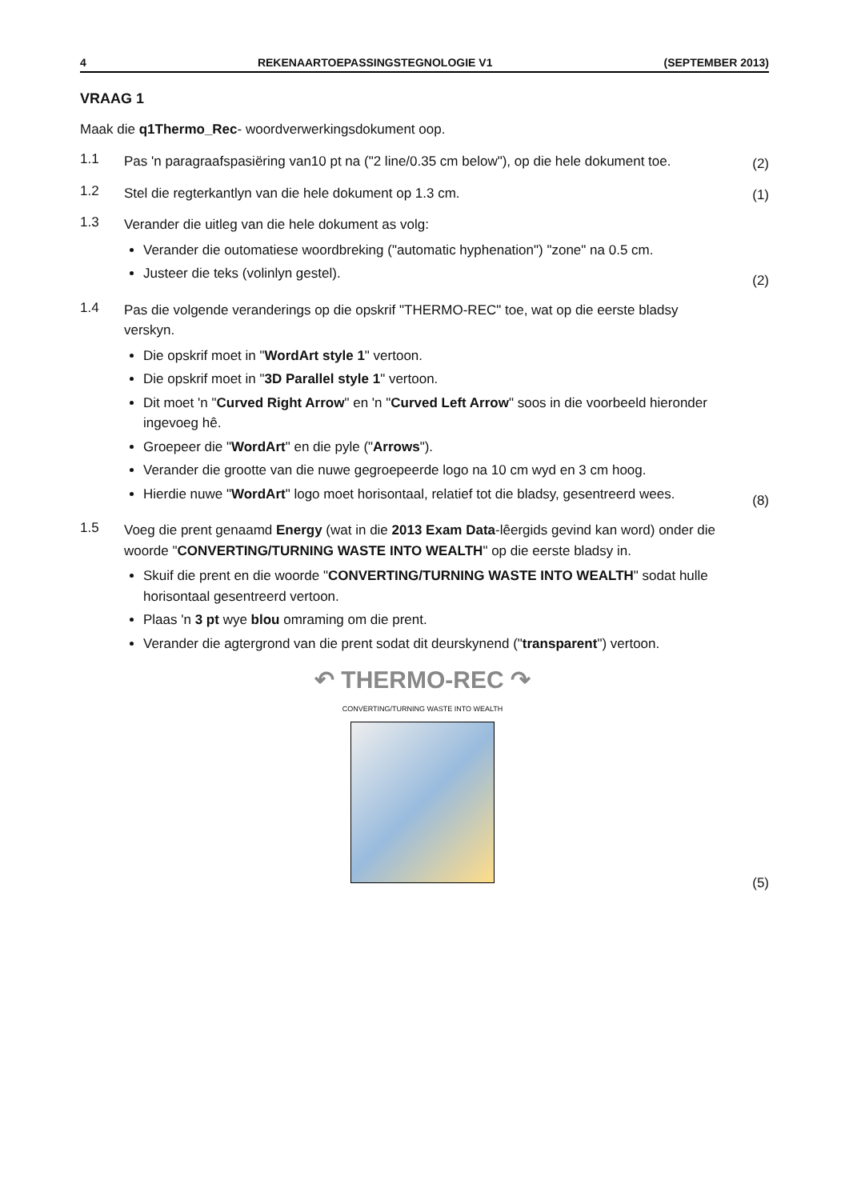4 REKENAARTOEPASSINGSTEGNOLOGIE V1 (SEPTEMBER 2013)
VRAAG 1
Maak die q1Thermo_Rec- woordverwerkingsdokument oop.
1.1
Pas 'n paragraafspasiëring van10 pt na ("2 line/0.35 cm below"), op die hele dokument toe.
(2)
1.2
Stel die regterkantlyn van die hele dokument op 1.3 cm.
(1)
1.3
Verander die uitleg van die hele dokument as volg:
Verander die outomatiese woordbreking ("automatic hyphenation") "zone" na 0.5 cm.
Justeer die teks (volinlyn gestel).
(2)
1.4
Pas die volgende veranderings op die opskrif "THERMO-REC" toe, wat op die eerste bladsy verskyn.
Die opskrif moet in "WordArt style 1" vertoon.
Die opskrif moet in "3D Parallel style 1" vertoon.
Dit moet 'n "Curved Right Arrow" en 'n "Curved Left Arrow" soos in die voorbeeld hieronder ingevoeg hê.
Groepeer die "WordArt" en die pyle ("Arrows").
Verander die grootte van die nuwe gegroepeerde logo na 10 cm wyd en 3 cm hoog.
Hierdie nuwe "WordArt" logo moet horisontaal, relatief tot die bladsy, gesentreerd wees.
(8)
1.5
Voeg die prent genaamd Energy (wat in die 2013 Exam Data-lêergids gevind kan word) onder die woorde "CONVERTING/TURNING WASTE INTO WEALTH" op die eerste bladsy in.
Skuif die prent en die woorde "CONVERTING/TURNING WASTE INTO WEALTH" sodat hulle horisontaal gesentreerd vertoon.
Plaas 'n 3 pt wye blou omraming om die prent.
Verander die agtergrond van die prent sodat dit deurskynend ("transparent") vertoon.
↶ THERMO-REC ↷
CONVERTING/TURNING WASTE INTO WEALTH
(5)